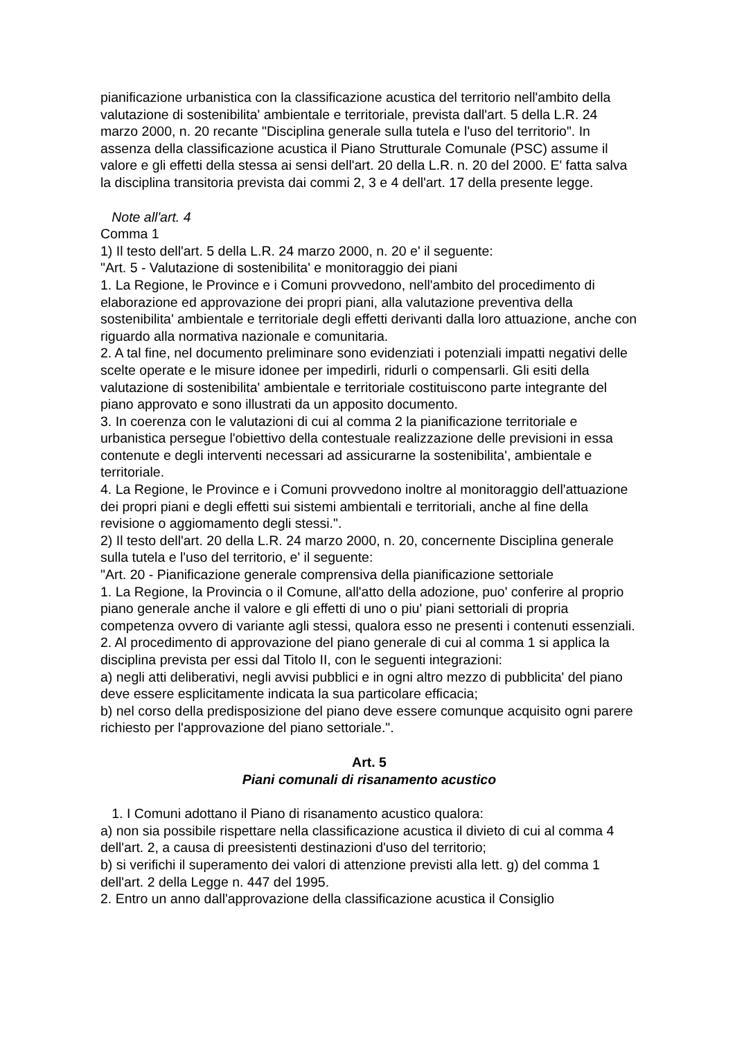pianificazione urbanistica con la classificazione acustica del territorio nell'ambito della valutazione di sostenibilita' ambientale e territoriale, prevista dall'art. 5 della L.R. 24 marzo 2000, n. 20 recante "Disciplina generale sulla tutela e l'uso del territorio". In assenza della classificazione acustica il Piano Strutturale Comunale (PSC) assume il valore e gli effetti della stessa ai sensi dell'art. 20 della L.R. n. 20 del 2000. E' fatta salva la disciplina transitoria prevista dai commi 2, 3 e 4 dell'art. 17 della presente legge.
Note all'art. 4
Comma 1
1) Il testo dell'art. 5 della L.R. 24 marzo 2000, n. 20 e' il seguente:
"Art. 5 - Valutazione di sostenibilita' e monitoraggio dei piani
1. La Regione, le Province e i Comuni provvedono, nell'ambito del procedimento di elaborazione ed approvazione dei propri piani, alla valutazione preventiva della sostenibilita' ambientale e territoriale degli effetti derivanti dalla loro attuazione, anche con riguardo alla normativa nazionale e comunitaria.
2. A tal fine, nel documento preliminare sono evidenziati i potenziali impatti negativi delle scelte operate e le misure idonee per impedirli, ridurli o compensarli. Gli esiti della valutazione di sostenibilita' ambientale e territoriale costituiscono parte integrante del piano approvato e sono illustrati da un apposito documento.
3. In coerenza con le valutazioni di cui al comma 2 la pianificazione territoriale e urbanistica persegue l'obiettivo della contestuale realizzazione delle previsioni in essa contenute e degli interventi necessari ad assicurarne la sostenibilita', ambientale e territoriale.
4. La Regione, le Province e i Comuni provvedono inoltre al monitoraggio dell'attuazione dei propri piani e degli effetti sui sistemi ambientali e territoriali, anche al fine della revisione o aggiomamento degli stessi.".
2) Il testo dell'art. 20 della L.R. 24 marzo 2000, n. 20, concernente Disciplina generale sulla tutela e l'uso del territorio, e' il seguente:
"Art. 20 - Pianificazione generale comprensiva della pianificazione settoriale
1. La Regione, la Provincia o il Comune, all'atto della adozione, puo' conferire al proprio piano generale anche il valore e gli effetti di uno o piu' piani settoriali di propria competenza ovvero di variante agli stessi, qualora esso ne presenti i contenuti essenziali.
2. Al procedimento di approvazione del piano generale di cui al comma 1 si applica la disciplina prevista per essi dal Titolo II, con le seguenti integrazioni:
a) negli atti deliberativi, negli avvisi pubblici e in ogni altro mezzo di pubblicita' del piano deve essere esplicitamente indicata la sua particolare efficacia;
b) nel corso della predisposizione del piano deve essere comunque acquisito ogni parere richiesto per l'approvazione del piano settoriale.".
Art. 5
Piani comunali di risanamento acustico
1. I Comuni adottano il Piano di risanamento acustico qualora:
a) non sia possibile rispettare nella classificazione acustica il divieto di cui al comma 4 dell'art. 2, a causa di preesistenti destinazioni d'uso del territorio;
b) si verifichi il superamento dei valori di attenzione previsti alla lett. g) del comma 1 dell'art. 2 della Legge n. 447 del 1995.
2. Entro un anno dall'approvazione della classificazione acustica il Consiglio